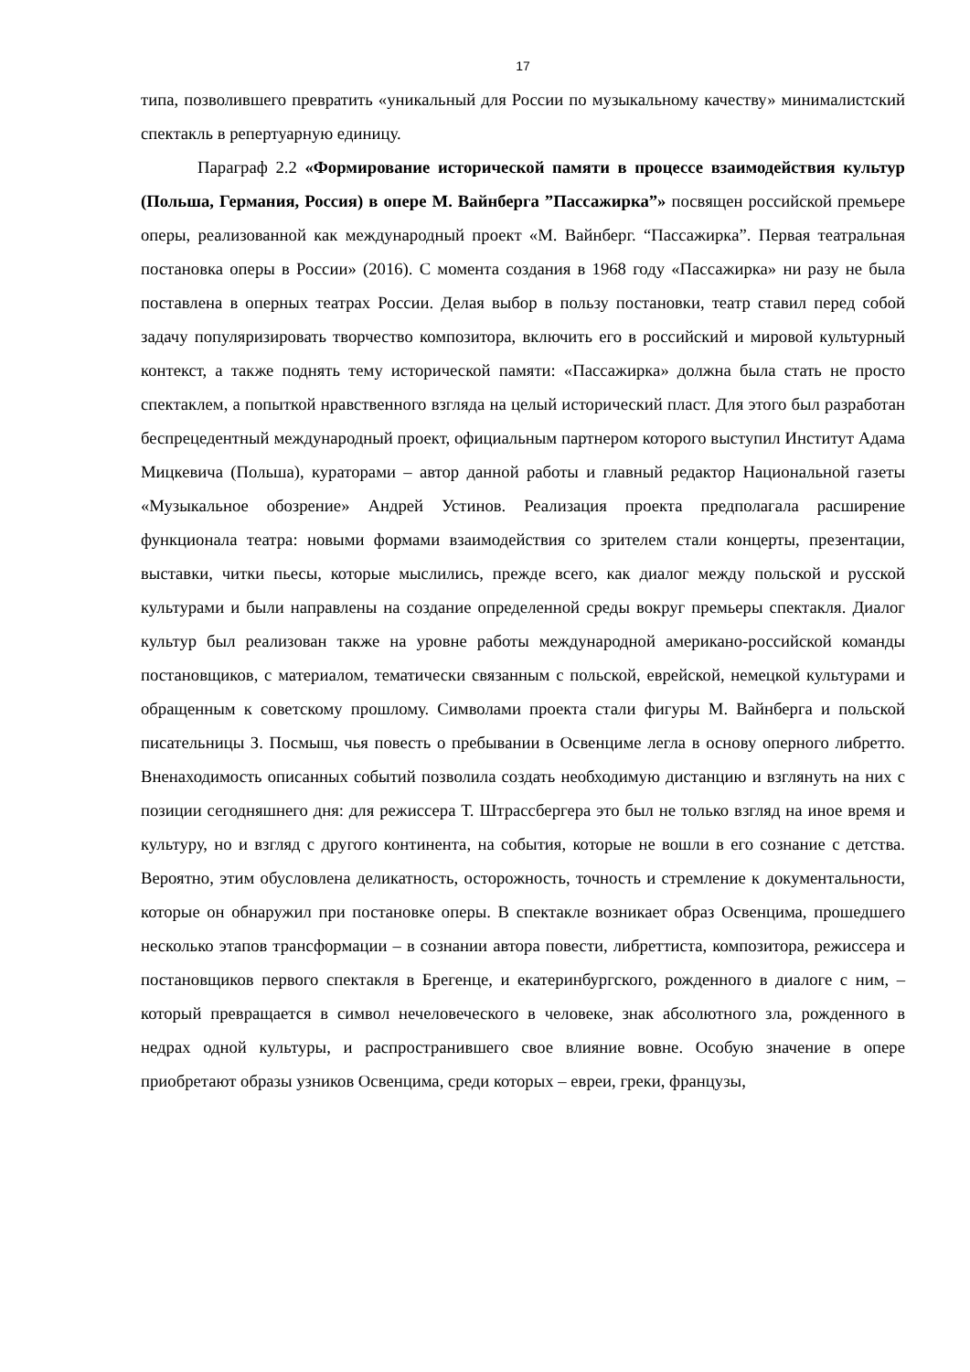17
типа, позволившего превратить «уникальный для России по музыкальному качеству» минималистский спектакль в репертуарную единицу.
Параграф 2.2 «Формирование исторической памяти в процессе взаимодействия культур (Польша, Германия, Россия) в опере М. Вайнберга ”Пассажирка”» посвящен российской премьере оперы, реализованной как международный проект «М. Вайнберг. “Пассажирка”. Первая театральная постановка оперы в России» (2016). С момента создания в 1968 году «Пассажирка» ни разу не была поставлена в оперных театрах России. Делая выбор в пользу постановки, театр ставил перед собой задачу популяризировать творчество композитора, включить его в российский и мировой культурный контекст, а также поднять тему исторической памяти: «Пассажирка» должна была стать не просто спектаклем, а попыткой нравственного взгляда на целый исторический пласт. Для этого был разработан беспрецедентный международный проект, официальным партнером которого выступил Институт Адама Мицкевича (Польша), кураторами – автор данной работы и главный редактор Национальной газеты «Музыкальное обозрение» Андрей Устинов. Реализация проекта предполагала расширение функционала театра: новыми формами взаимодействия со зрителем стали концерты, презентации, выставки, читки пьесы, которые мыслились, прежде всего, как диалог между польской и русской культурами и были направлены на создание определенной среды вокруг премьеры спектакля. Диалог культур был реализован также на уровне работы международной американо-российской команды постановщиков, с материалом, тематически связанным с польской, еврейской, немецкой культурами и обращенным к советскому прошлому. Символами проекта стали фигуры М. Вайнберга и польской писательницы З. Посмыш, чья повесть о пребывании в Освенциме легла в основу оперного либретто. Вненаходимость описанных событий позволила создать необходимую дистанцию и взглянуть на них с позиции сегодняшнего дня: для режиссера Т. Штрассбергера это был не только взгляд на иное время и культуру, но и взгляд с другого континента, на события, которые не вошли в его сознание с детства. Вероятно, этим обусловлена деликатность, осторожность, точность и стремление к документальности, которые он обнаружил при постановке оперы. В спектакле возникает образ Освенцима, прошедшего несколько этапов трансформации – в сознании автора повести, либреттиста, композитора, режиссера и постановщиков первого спектакля в Брегенце, и екатеринбургского, рожденного в диалоге с ним, – который превращается в символ нечеловеческого в человеке, знак абсолютного зла, рожденного в недрах одной культуры, и распространившего свое влияние вовне. Особую значение в опере приобретают образы узников Освенцима, среди которых – евреи, греки, французы,